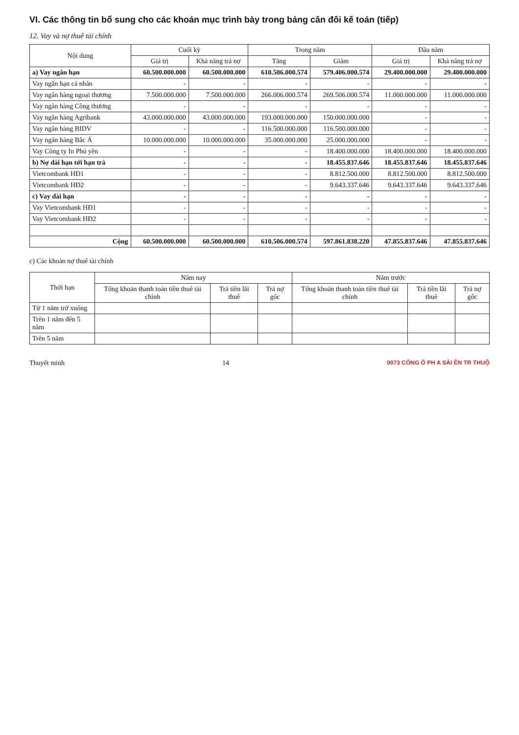VI. Các thông tin bổ sung cho các khoản mục trình bày trong bảng cân đối kế toán (tiếp)
12. Vay và nợ thuê tài chính
| Nội dung | Cuối kỳ | | Trong năm | | Đầu năm | |
| --- | --- | --- | --- | --- | --- | --- |
| | Giá trị | Khả năng trả nợ | Tăng | Giảm | Giá trị | Khả năng trả nợ |
| a) Vay ngắn hạn | 60.500.000.000 | 60.500.000.000 | 610.506.000.574 | 579.406.000.574 | 29.400.000.000 | 29.400.000.000 |
| Vay ngắn hạn cá nhân | - | - | - | - | - | - |
| Vay ngân hàng ngoại thương | 7.500.000.000 | 7.500.000.000 | 266.006.000.574 | 269.506.000.574 | 11.000.000.000 | 11.000.000.000 |
| Vay ngân hàng Công thương | - | - | - | - | - | - |
| Vay ngân hàng Agribank | 43.000.000.000 | 43.000.000.000 | 193.000.000.000 | 150.000.000.000 | - | - |
| Vay ngân hàng BIDV | - | - | 116.500.000.000 | 116.500.000.000 | - | - |
| Vay ngân hàng Bắc Á | 10.000.000.000 | 10.000.000.000 | 35.000.000.000 | 25.000.000.000 | - | - |
| Vay Công ty In Phú yên | - | - | - | 18.400.000.000 | 18.400.000.000 | 18.400.000.000 |
| b) Nợ dài hạn tới hạn trả | - | - | - | 18.455.837.646 | 18.455.837.646 | 18.455.837.646 |
| Vietcombank HĐ1 | - | - | - | 8.812.500.000 | 8.812.500.000 | 8.812.500.000 |
| Vietcombank HĐ2 | - | - | - | 9.643.337.646 | 9.643.337.646 | 9.643.337.646 |
| c) Vay dài hạn | - | - | - | - | - | - |
| Vay Vietcombank HĐ1 | - | - | - | - | - | - |
| Vay Vietcombank HĐ2 | - | - | - | - | - | - |
| Cộng | 60.500.000.000 | 60.500.000.000 | 610.506.000.574 | 597.861.838.220 | 47.855.837.646 | 47.855.837.646 |
c) Các khoản nợ thuê tài chính
| Thời hạn | Năm nay | | | Năm trước | | |
| --- | --- | --- | --- | --- | --- | --- |
| | Tổng khoản thanh toán tiền thuê tài chính | Trả tiền lãi thuê | Trả nợ gốc | Tổng khoản thanh toán tiền thuê tài chính | Trả tiền lãi thuê | Trả nợ gốc |
| Từ 1 năm trở xuống | | | | | | |
| Trên 1 năm đến 5 năm | | | | | | |
| Trên 5 năm | | | | | | |
Thuyết minh 14 0073 CÔNG Ổ PH A SÀI ÊN TR THUỘ